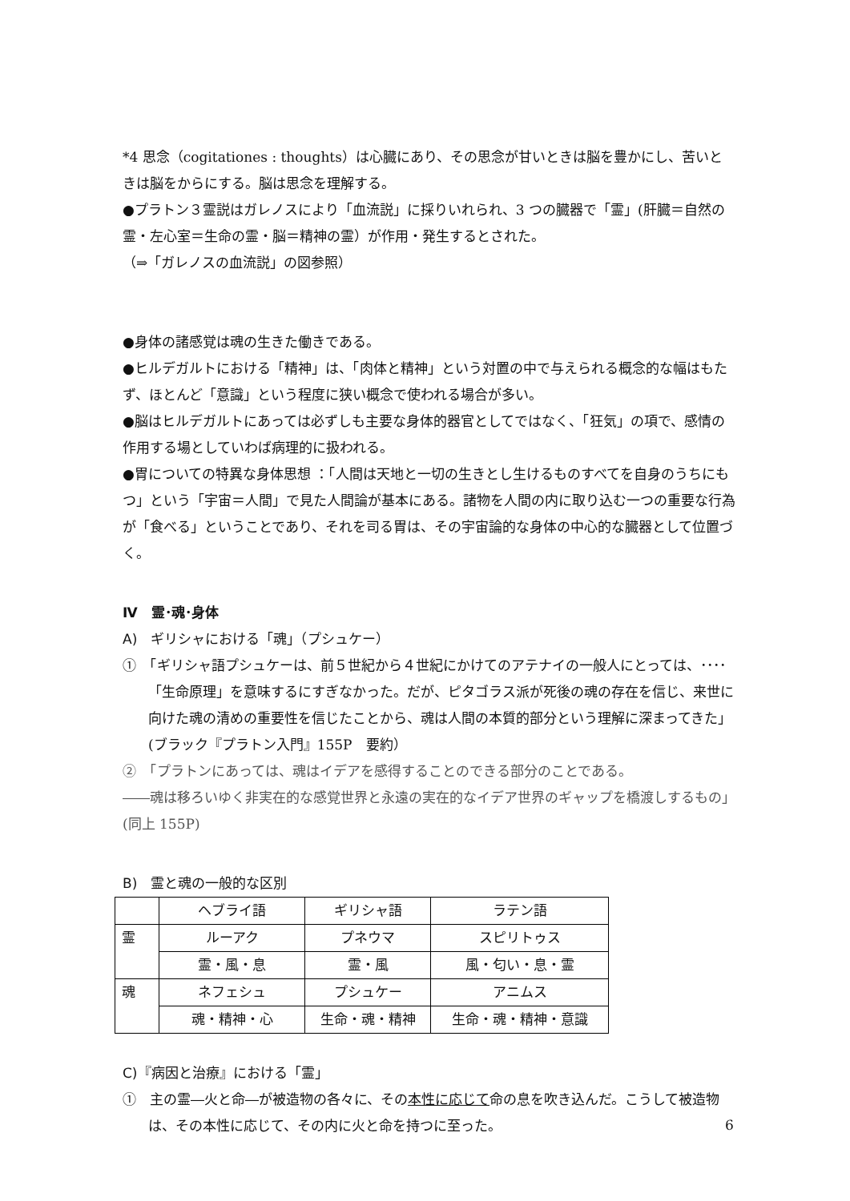*4 思念（cogitationes : thoughts）は心臓にあり、その思念が甘いときは脳を豊かにし、苦いときは脳をからにする。脳は思念を理解する。
●プラトン３霊説はガレノスにより「血流説」に採りいれられ、3 つの臓器で「霊」(肝臓＝自然の霊・左心室＝生命の霊・脳＝精神の霊）が作用・発生するとされた。
（⇒「ガレノスの血流説」の図参照）
●身体の諸感覚は魂の生きた働きである。
●ヒルデガルトにおける「精神」は、「肉体と精神」という対置の中で与えられる概念的な幅はもたず、ほとんど「意識」という程度に狭い概念で使われる場合が多い。
●脳はヒルデガルトにあっては必ずしも主要な身体的器官としてではなく、「狂気」の項で、感情の作用する場としていわば病理的に扱われる。
●胃についての特異な身体思想 ：「人間は天地と一切の生きとし生けるものすべてを自身のうちにもつ」という「宇宙＝人間」で見た人間論が基本にある。諸物を人間の内に取り込む一つの重要な行為が「食べる」ということであり、それを司る胃は、その宇宙論的な身体の中心的な臓器として位置づく。
Ⅳ　霊･魂･身体
A)　ギリシャにおける「魂」（プシュケー）
①　「ギリシャ語プシュケーは、前５世紀から４世紀にかけてのアテナイの一般人にとっては、････「生命原理」を意味するにすぎなかった。だが、ピタゴラス派が死後の魂の存在を信じ、来世に向けた魂の清めの重要性を信じたことから、魂は人間の本質的部分という理解に深まってきた」(ブラック『プラトン入門』155P　要約）
②　「プラトンにあっては、魂はイデアを感得することのできる部分のことである。
――魂は移ろいゆく非実在的な感覚世界と永遠の実在的なイデア世界のギャップを橋渡しするもの」(同上 155P)
B)　霊と魂の一般的な区別
| | ヘブライ語 | ギリシャ語 | ラテン語 |
| 霊 | ルーアク | プネウマ | スピリトゥス |
| | 霊・風・息 | 霊・風 | 風・匂い・息・霊 |
| 魂 | ネフェシュ | プシュケー | アニムス |
| | 魂・精神・心 | 生命・魂・精神 | 生命・魂・精神・意識 |
C)『病因と治療』における「霊」
①　主の霊―火と命―が被造物の各々に、その本性に応じて命の息を吹き込んだ。こうして被造物は、その本性に応じて、その内に火と命を持つに至った。
6